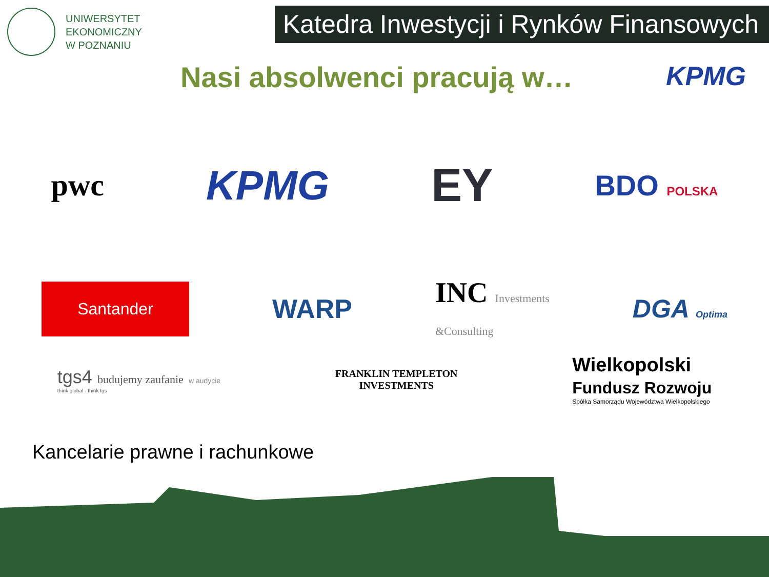UNIWERSYTET
EKONOMICZNY
W POZNANIU
Katedra Inwestycji i Rynków Finansowych
Nasi absolwenci pracują w…
KPMG
pwc
KPMG EY
BDO POLSKA
Santander
WARP
INC Investments
&Consulting
DGA Optima
tgs4 budujemy zaufanie w audycie
think global · think tgs
FRANKLIN TEMPLETON
INVESTMENTS
Wielkopolski
Fundusz Rozwoju
Spółka Samorządu Województwa Wielkopolskiego
Kancelarie prawne i rachunkowe